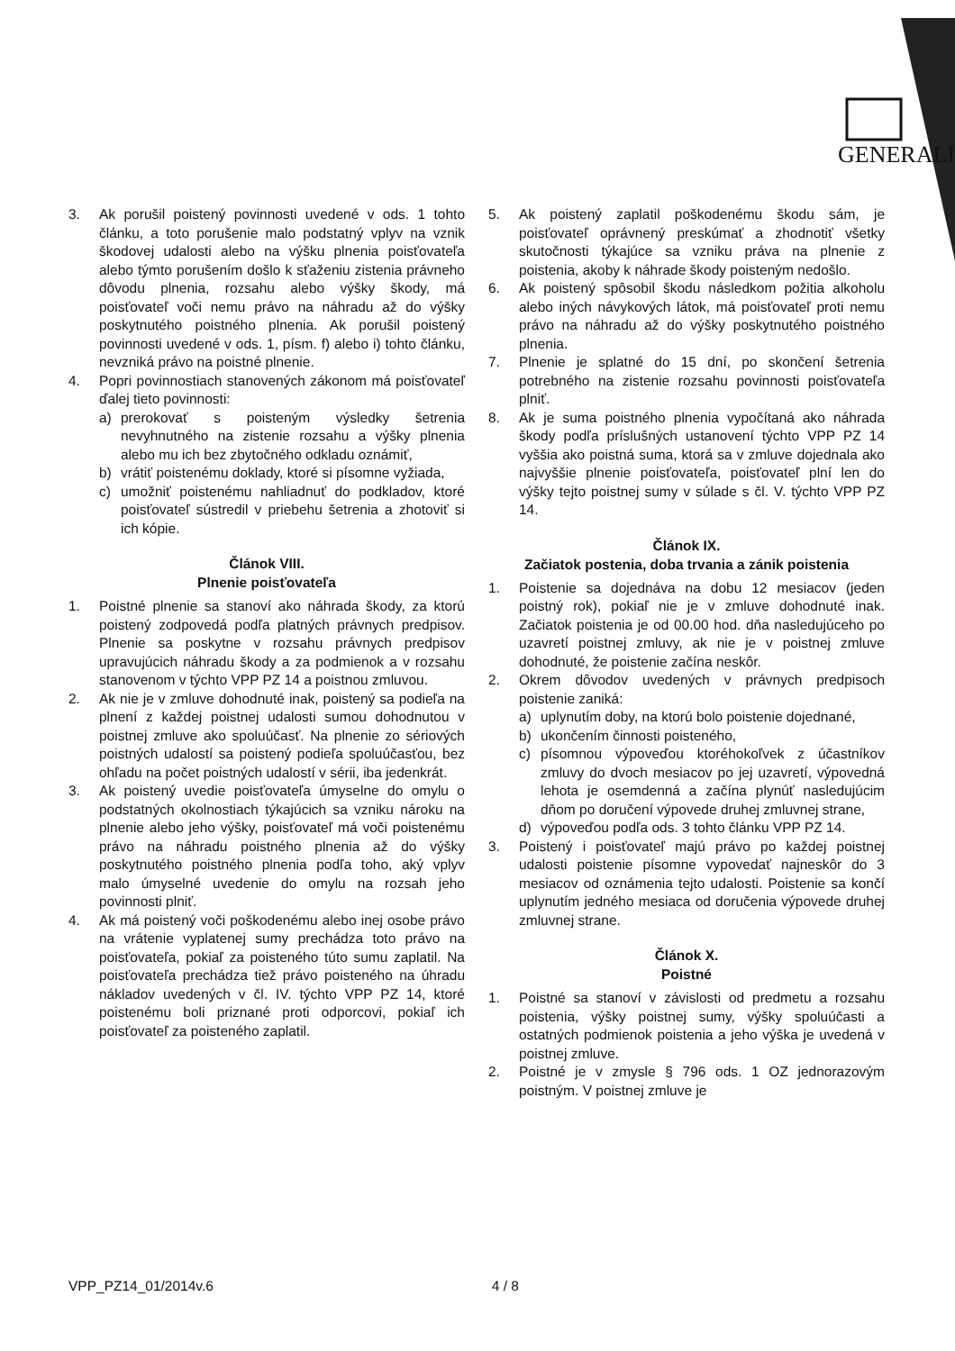GENERALI
3. Ak porušil poistený povinnosti uvedené v ods. 1 tohto článku, a toto porušenie malo podstatný vplyv na vznik škodovej udalosti alebo na výšku plnenia poisťovateľa alebo týmto porušením došlo k sťaženiu zistenia právneho dôvodu plnenia, rozsahu alebo výšky škody, má poisťovateľ voči nemu právo na náhradu až do výšky poskytnutého poistného plnenia. Ak porušil poistený povinnosti uvedené v ods. 1, písm. f) alebo i) tohto článku, nevzniká právo na poistné plnenie.
4. Popri povinnostiach stanovených zákonom má poisťovateľ ďalej tieto povinnosti:
a) prerokovať s poisteným výsledky šetrenia nevyhnutného na zistenie rozsahu a výšky plnenia alebo mu ich bez zbytočného odkladu oznámiť,
b) vrátiť poistenému doklady, ktoré si písomne vyžiada,
c) umožniť poistenému nahliadnuť do podkladov, ktoré poisťovateľ sústredil v priebehu šetrenia a zhotoviť si ich kópie.
Článok VIII.
Plnenie poisťovateľa
1. Poistné plnenie sa stanoví ako náhrada škody, za ktorú poistený zodpovedá podľa platných právnych predpisov. Plnenie sa poskytne v rozsahu právnych predpisov upravujúcich náhradu škody a za podmienok a v rozsahu stanovenom v týchto VPP PZ 14 a poistnou zmluvou.
2. Ak nie je v zmluve dohodnuté inak, poistený sa podieľa na plnení z každej poistnej udalosti sumou dohodnutou v poistnej zmluve ako spoluúčasť. Na plnenie zo sériových poistných udalostí sa poistený podieľa spoluúčasťou, bez ohľadu na počet poistných udalostí v sérii, iba jedenkrát.
3. Ak poistený uvedie poisťovateľa úmyselne do omylu o podstatných okolnostiach týkajúcich sa vzniku nároku na plnenie alebo jeho výšky, poisťovateľ má voči poistenému právo na náhradu poistného plnenia až do výšky poskytnutého poistného plnenia podľa toho, aký vplyv malo úmyselné uvedenie do omylu na rozsah jeho povinnosti plniť.
4. Ak má poistený voči poškodenému alebo inej osobe právo na vrátenie vyplatenej sumy prechádza toto právo na poisťovateľa, pokiaľ za poisteného túto sumu zaplatil. Na poisťovateľa prechádza tiež právo poisteného na úhradu nákladov uvedených v čl. IV. týchto VPP PZ 14, ktoré poistenému boli priznané proti odporcovi, pokiaľ ich poisťovateľ za poisteného zaplatil.
5. Ak poistený zaplatil poškodenému škodu sám, je poisťovateľ oprávnený preskúmať a zhodnotiť všetky skutočnosti týkajúce sa vzniku práva na plnenie z poistenia, akoby k náhrade škody poisteným nedošlo.
6. Ak poistený spôsobil škodu následkom požitia alkoholu alebo iných návykových látok, má poisťovateľ proti nemu právo na náhradu až do výšky poskytnutého poistného plnenia.
7. Plnenie je splatné do 15 dní, po skončení šetrenia potrebného na zistenie rozsahu povinnosti poisťovateľa plniť.
8. Ak je suma poistného plnenia vypočítaná ako náhrada škody podľa príslušných ustanovení týchto VPP PZ 14 vyššia ako poistná suma, ktorá sa v zmluve dojednala ako najvyššie plnenie poisťovateľa, poisťovateľ plní len do výšky tejto poistnej sumy v súlade s čl. V. týchto VPP PZ 14.
Článok IX.
Začiatok postenia, doba trvania a zánik poistenia
1. Poistenie sa dojednáva na dobu 12 mesiacov (jeden poistný rok), pokiaľ nie je v zmluve dohodnuté inak. Začiatok poistenia je od 00.00 hod. dňa nasledujúceho po uzavretí poistnej zmluvy, ak nie je v poistnej zmluve dohodnuté, že poistenie začína neskôr.
2. Okrem dôvodov uvedených v právnych predpisoch poistenie zaniká:
a) uplynutím doby, na ktorú bolo poistenie dojednané,
b) ukončením činnosti poisteného,
c) písomnou výpoveďou ktoréhokoľvek z účastníkov zmluvy do dvoch mesiacov po jej uzavretí, výpovedná lehota je osemdenná a začína plynúť nasledujúcim dňom po doručení výpovede druhej zmluvnej strane,
d) výpoveďou podľa ods. 3 tohto článku VPP PZ 14.
3. Poistený i poisťovateľ majú právo po každej poistnej udalosti poistenie písomne vypovedať najneskôr do 3 mesiacov od oznámenia tejto udalosti. Poistenie sa končí uplynutím jedného mesiaca od doručenia výpovede druhej zmluvnej strane.
Článok X.
Poistné
1. Poistné sa stanoví v závislosti od predmetu a rozsahu poistenia, výšky poistnej sumy, výšky spoluúčasti a ostatných podmienok poistenia a jeho výška je uvedená v poistnej zmluve.
2. Poistné je v zmysle § 796 ods. 1 OZ jednorazovým poistným. V poistnej zmluve je
VPP_PZ14_01/2014v.6 4 / 8